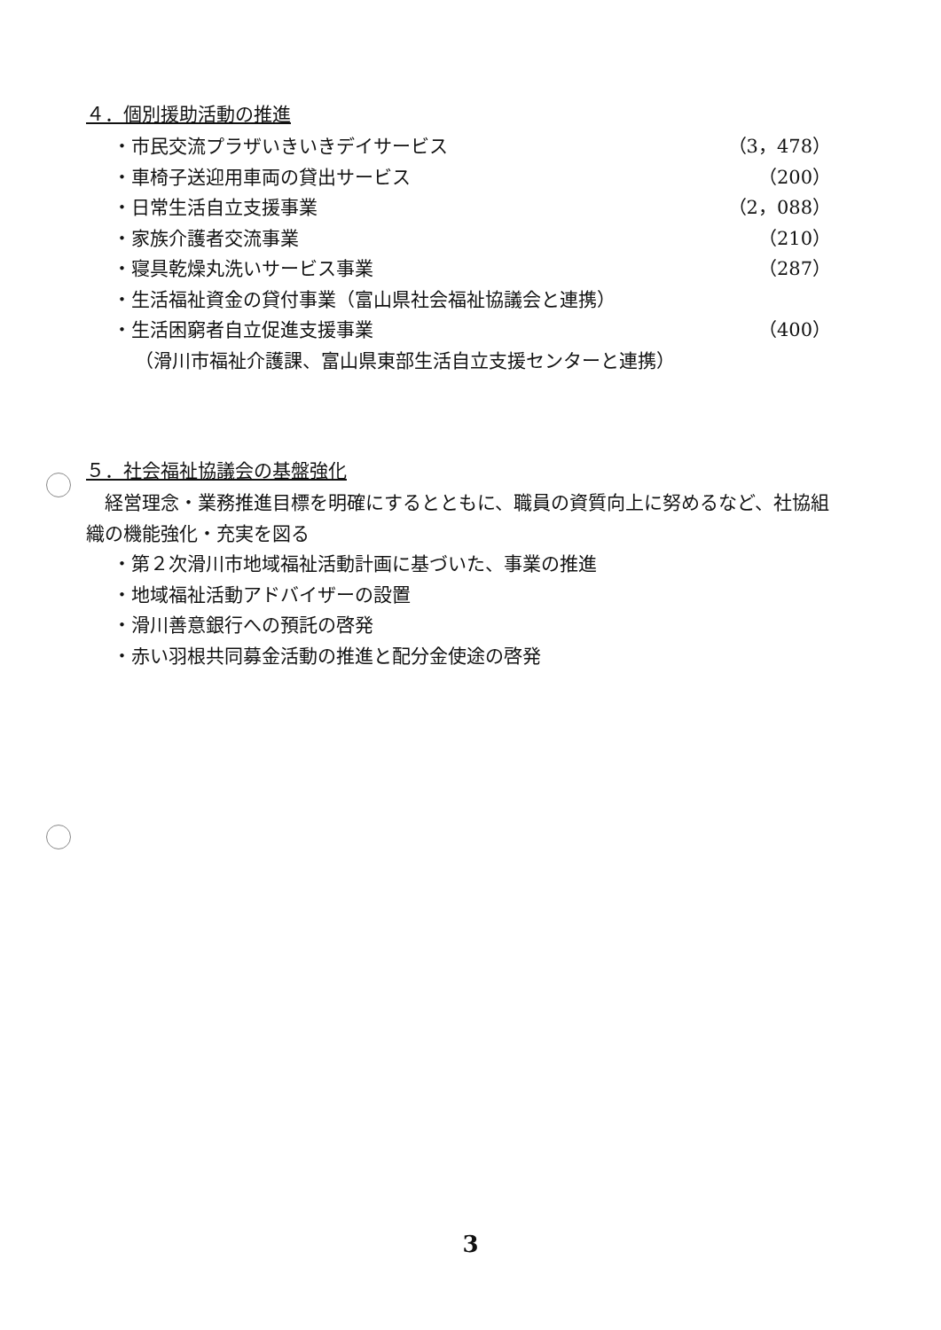４．個別援助活動の推進
・市民交流プラザいきいきデイサービス （3，478）
・車椅子送迎用車両の貸出サービス （200）
・日常生活自立支援事業 （2，088）
・家族介護者交流事業 （210）
・寝具乾燥丸洗いサービス事業 （287）
・生活福祉資金の貸付事業（富山県社会福祉協議会と連携）
・生活困窮者自立促進支援事業 （400）
（滑川市福祉介護課、富山県東部生活自立支援センターと連携）
５．社会福祉協議会の基盤強化
　経営理念・業務推進目標を明確にするとともに、職員の資質向上に努めるなど、社協組織の機能強化・充実を図る
・第２次滑川市地域福祉活動計画に基づいた、事業の推進
・地域福祉活動アドバイザーの設置
・滑川善意銀行への預託の啓発
・赤い羽根共同募金活動の推進と配分金使途の啓発
3